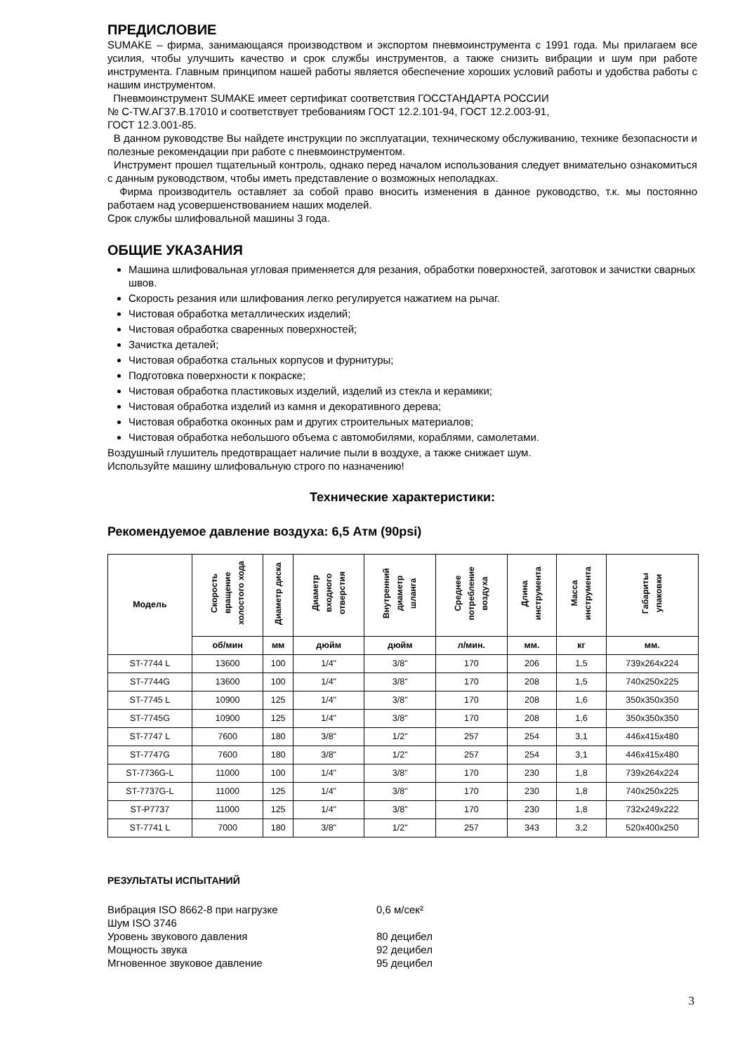ПРЕДИСЛОВИЕ
SUMAKE – фирма, занимающаяся производством и экспортом пневмоинструмента с 1991 года. Мы прилагаем все усилия, чтобы улучшить качество и срок службы инструментов, а также снизить вибрации и шум при работе инструмента. Главным принципом нашей работы является обеспечение хороших условий работы и удобства работы с нашим инструментом.
Пневмоинструмент SUMAKE имеет сертификат соответствия ГОССТАНДАРТА РОССИИ
№ С-TW.АГ37.В.17010 и соответствует требованиям ГОСТ 12.2.101-94, ГОСТ 12.2.003-91,
ГОСТ 12.3.001-85.
В данном руководстве Вы найдете инструкции по эксплуатации, техническому обслуживанию, технике безопасности и полезные рекомендации при работе с пневмоинструментом.
Инструмент прошел тщательный контроль, однако перед началом использования следует внимательно ознакомиться с данным руководством, чтобы иметь представление о возможных неполадках.
Фирма производитель оставляет за собой право вносить изменения в данное руководство, т.к. мы постоянно работаем над усовершенствованием наших моделей.
Срок службы шлифовальной машины 3 года.
ОБЩИЕ УКАЗАНИЯ
Машина шлифовальная угловая применяется для резания, обработки поверхностей, заготовок и зачистки сварных швов.
Скорость резания или шлифования легко регулируется нажатием на рычаг.
Чистовая обработка металлических изделий;
Чистовая обработка сваренных поверхностей;
Зачистка деталей;
Чистовая обработка стальных корпусов и фурнитуры;
Подготовка поверхности к покраске;
Чистовая обработка пластиковых изделий, изделий из стекла и керамики;
Чистовая обработка изделий из камня и декоративного дерева;
Чистовая обработка оконных рам и других строительных материалов;
Чистовая обработка небольшого объема с автомобилями, кораблями, самолетами.
Воздушный глушитель предотвращает наличие пыли в воздухе, а также снижает шум.
Используйте машину шлифовальную строго по назначению!
Технические характеристики:
Рекомендуемое давление воздуха: 6,5 Атм (90psi)
| Модель | Скорость вращение холостого хода | Диаметр диска | Диаметр входного отверстия | Внутренний диаметр шланга | Среднее потребление воздуха | Длина инструмента | Масса инструмента | Габариты упаковки |
| --- | --- | --- | --- | --- | --- | --- | --- | --- |
| | об/мин | мм | дюйм | дюйм | л/мин. | мм. | кг | мм. |
| ST-7744 L | 13600 | 100 | 1/4" | 3/8" | 170 | 206 | 1,5 | 739x264x224 |
| ST-7744G | 13600 | 100 | 1/4" | 3/8" | 170 | 208 | 1,5 | 740x250x225 |
| ST-7745 L | 10900 | 125 | 1/4" | 3/8" | 170 | 208 | 1,6 | 350x350x350 |
| ST-7745G | 10900 | 125 | 1/4" | 3/8" | 170 | 208 | 1,6 | 350x350x350 |
| ST-7747 L | 7600 | 180 | 3/8" | 1/2" | 257 | 254 | 3,1 | 446x415x480 |
| ST-7747G | 7600 | 180 | 3/8" | 1/2" | 257 | 254 | 3,1 | 446x415x480 |
| ST-7736G-L | 11000 | 100 | 1/4" | 3/8" | 170 | 230 | 1,8 | 739x264x224 |
| ST-7737G-L | 11000 | 125 | 1/4" | 3/8" | 170 | 230 | 1,8 | 740x250x225 |
| ST-P7737 | 11000 | 125 | 1/4" | 3/8" | 170 | 230 | 1,8 | 732x249x222 |
| ST-7741 L | 7000 | 180 | 3/8" | 1/2" | 257 | 343 | 3,2 | 520x400x250 |
РЕЗУЛЬТАТЫ ИСПЫТАНИЙ
Вибрация ISO 8662-8 при нагрузке 0,6 м/сек²
Шум ISO 3746
Уровень звукового давления 80 децибел
Мощность звука 92 децибел
Мгновенное звуковое давление 95 децибел
3